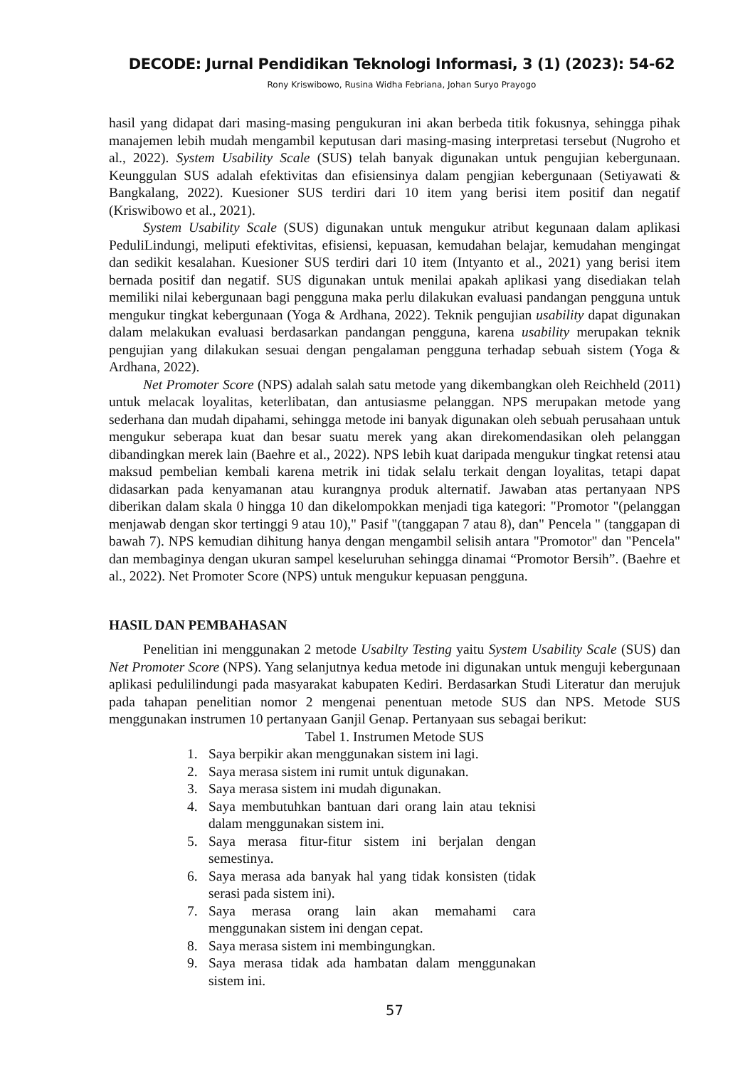DECODE: Jurnal Pendidikan Teknologi Informasi, 3 (1) (2023): 54-62
Rony Kriswibowo, Rusina Widha Febriana, Johan Suryo Prayogo
hasil yang didapat dari masing-masing pengukuran ini akan berbeda titik fokusnya, sehingga pihak manajemen lebih mudah mengambil keputusan dari masing-masing interpretasi tersebut (Nugroho et al., 2022). System Usability Scale (SUS) telah banyak digunakan untuk pengujian kebergunaan. Keunggulan SUS adalah efektivitas dan efisiensinya dalam pengjian kebergunaan (Setiyawati & Bangkalang, 2022). Kuesioner SUS terdiri dari 10 item yang berisi item positif dan negatif (Kriswibowo et al., 2021).
System Usability Scale (SUS) digunakan untuk mengukur atribut kegunaan dalam aplikasi PeduliLindungi, meliputi efektivitas, efisiensi, kepuasan, kemudahan belajar, kemudahan mengingat dan sedikit kesalahan. Kuesioner SUS terdiri dari 10 item (Intyanto et al., 2021) yang berisi item bernada positif dan negatif. SUS digunakan untuk menilai apakah aplikasi yang disediakan telah memiliki nilai kebergunaan bagi pengguna maka perlu dilakukan evaluasi pandangan pengguna untuk mengukur tingkat kebergunaan (Yoga & Ardhana, 2022). Teknik pengujian usability dapat digunakan dalam melakukan evaluasi berdasarkan pandangan pengguna, karena usability merupakan teknik pengujian yang dilakukan sesuai dengan pengalaman pengguna terhadap sebuah sistem (Yoga & Ardhana, 2022).
Net Promoter Score (NPS) adalah salah satu metode yang dikembangkan oleh Reichheld (2011) untuk melacak loyalitas, keterlibatan, dan antusiasme pelanggan. NPS merupakan metode yang sederhana dan mudah dipahami, sehingga metode ini banyak digunakan oleh sebuah perusahaan untuk mengukur seberapa kuat dan besar suatu merek yang akan direkomendasikan oleh pelanggan dibandingkan merek lain (Baehre et al., 2022). NPS lebih kuat daripada mengukur tingkat retensi atau maksud pembelian kembali karena metrik ini tidak selalu terkait dengan loyalitas, tetapi dapat didasarkan pada kenyamanan atau kurangnya produk alternatif. Jawaban atas pertanyaan NPS diberikan dalam skala 0 hingga 10 dan dikelompokkan menjadi tiga kategori: "Promotor "(pelanggan menjawab dengan skor tertinggi 9 atau 10)," Pasif "(tanggapan 7 atau 8), dan" Pencela " (tanggapan di bawah 7). NPS kemudian dihitung hanya dengan mengambil selisih antara "Promotor" dan "Pencela" dan membaginya dengan ukuran sampel keseluruhan sehingga dinamai “Promotor Bersih”. (Baehre et al., 2022). Net Promoter Score (NPS) untuk mengukur kepuasan pengguna.
HASIL DAN PEMBAHASAN
Penelitian ini menggunakan 2 metode Usabilty Testing yaitu System Usability Scale (SUS) dan Net Promoter Score (NPS). Yang selanjutnya kedua metode ini digunakan untuk menguji kebergunaan aplikasi pedulilindungi pada masyarakat kabupaten Kediri. Berdasarkan Studi Literatur dan merujuk pada tahapan penelitian nomor 2 mengenai penentuan metode SUS dan NPS. Metode SUS menggunakan instrumen 10 pertanyaan Ganjil Genap. Pertanyaan sus sebagai berikut:
Tabel 1. Instrumen Metode SUS
1. Saya berpikir akan menggunakan sistem ini lagi.
2. Saya merasa sistem ini rumit untuk digunakan.
3. Saya merasa sistem ini mudah digunakan.
4. Saya membutuhkan bantuan dari orang lain atau teknisi dalam menggunakan sistem ini.
5. Saya merasa fitur-fitur sistem ini berjalan dengan semestinya.
6. Saya merasa ada banyak hal yang tidak konsisten (tidak serasi pada sistem ini).
7. Saya merasa orang lain akan memahami cara menggunakan sistem ini dengan cepat.
8. Saya merasa sistem ini membingungkan.
9. Saya merasa tidak ada hambatan dalam menggunakan sistem ini.
57